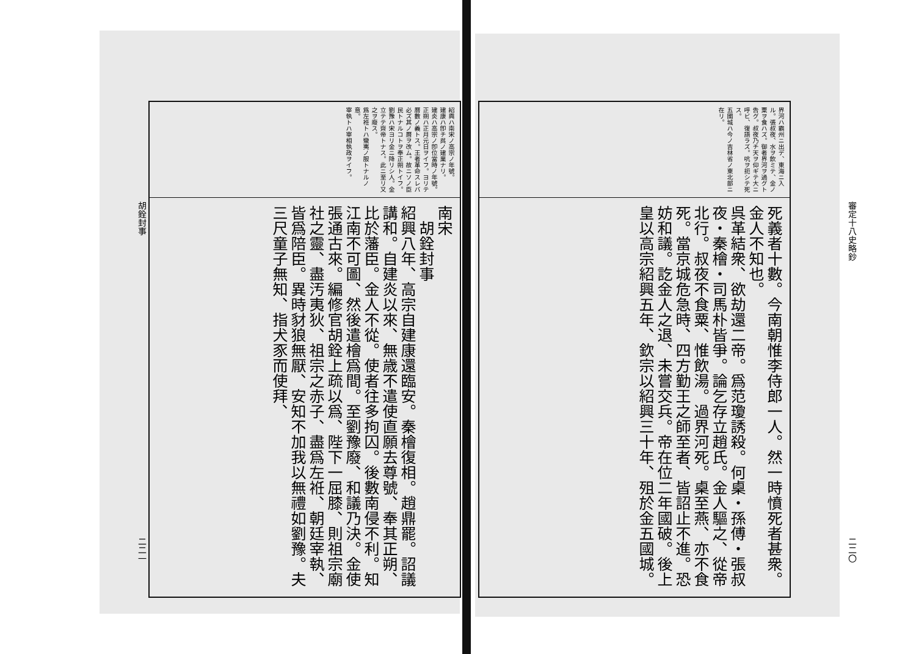界河ハ霸州ニ出デ、東海ニ入ル。張叔夜、水ヲ飲ミテ、金ノ粟ヲ食ハズ。御者界河ヲ過グト告グ。叔夜乃チ天ヲ仰ギテ大ニ呼ビ、復語ラズ。吭ヲ扼シテ死ス。
五國城ハ今ノ吉林省ノ東北部ニ在リ。
死義者十數。今南朝惟李侍郎一人。然一時憤死者甚衆。金人不知也。
呉革結衆、欲劫還二帝。爲范瓊誘殺。何㮚・孫傅・張叔夜・秦檜・司馬朴皆爭。論乞存立趙氏。金人驅之、從帝北行。叔夜不食粟、惟飲湯。過界河死。㮚至燕、亦不食死。當京城危急時、四方勤王之師至者、皆詔止不進。恐妨和議。訖金人之退、未嘗交兵。帝在位二年國破。後上皇以高宗紹興五年、欽宗以紹興三十年、殂於金五國城。
審定十八史略鈔
二二〇
紹興ハ南宋ノ高宗ノ年號。
建康ハ卽チ呉ノ建業ナリ。
建炎ハ高宗ノ卽位當時ノ年號。
正朔ハ正月元日ヲイフ。ヨリテ曆數ノ義トス。王者革命スレバ必ズ其ノ曆ヲ改ム。故ニソノ臣民トナルコトヲ奉正朔トイフ。
劉豫ハ宋ヨリ金ニ降リシ人。金立テテ齊帝トナス。此ニ至リ又之ヲ廢ス。
爲左袵トハ蠻夷ノ服トナルノ意。
宰執トハ宰相執政ヲイフ。
南宋
　胡銓封事
紹興八年、高宗自建康還臨安。秦檜復相。趙鼎罷。詔議講和。自建炎以來、無歳不遣使直願去尊號、奉其正朔、比於藩臣。金人不從。使者往多拘囚。後數南侵不利。知江南不可圖、然後遣檜爲間。至劉豫廢、和議乃決。金使張通古來。編修官胡銓上疏以爲、陛下一屈膝、則祖宗廟社之靈、盡汚夷狄、祖宗之赤子、盡爲左袵、朝廷宰執、皆爲陪臣。異時豺狼無厭、安知不加我以無禮如劉豫。夫三尺童子無知、指犬豕而使拜、
胡銓封事
二二一